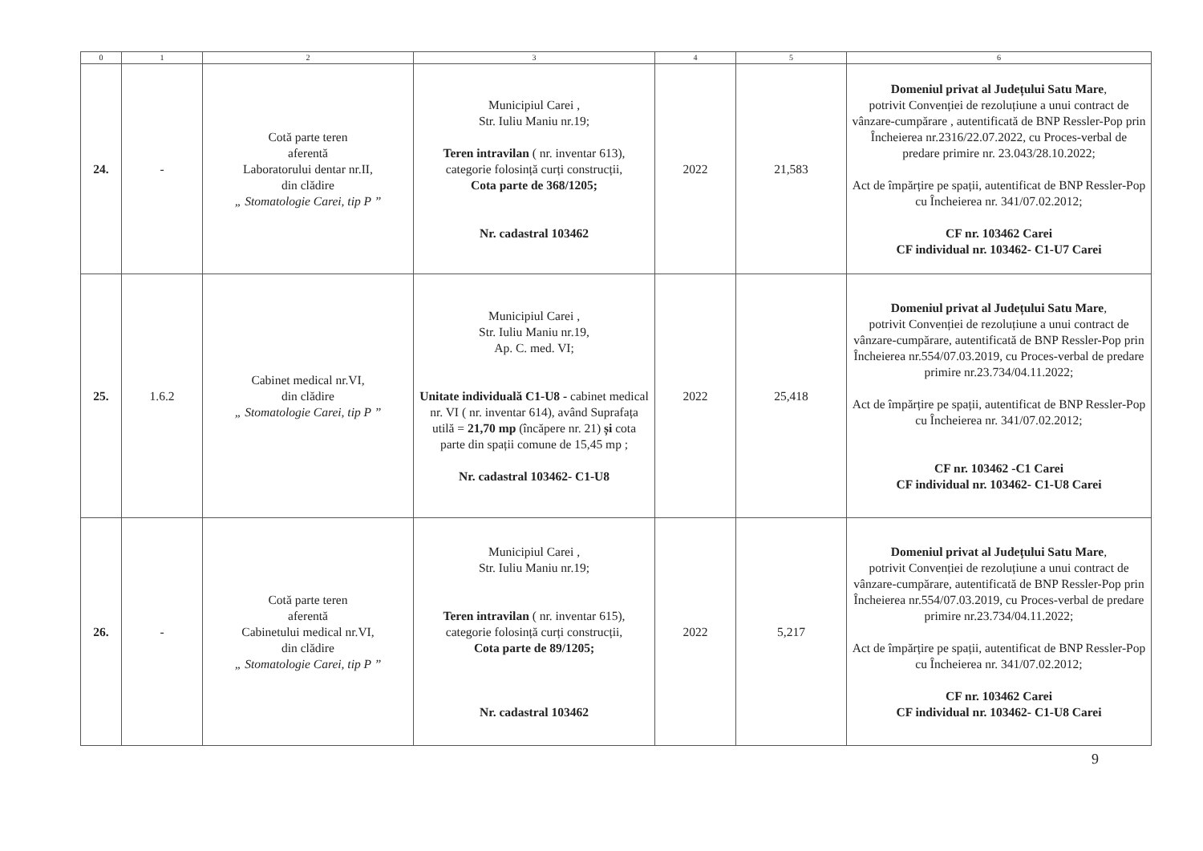| 0 | 1 | 2 | 3 | 4 | 5 | 6 |
| --- | --- | --- | --- | --- | --- | --- |
| 24. | - | Cotă parte teren aferentă Laboratorului dentar nr.II, din clădire „ Stomatologie Carei, tip P ” | Municipiul Carei , Str. Iuliu Maniu nr.19; Teren intravilan ( nr. inventar 613), categorie folosință curți construcții, Cota parte de 368/1205; Nr. cadastral 103462 | 2022 | 21,583 | Domeniul privat al Județului Satu Mare , potrivit Convenției de rezoluțiune a unui contract de vânzare-cumpărare , autentificată de BNP Ressler-Pop prin Încheierea nr.2316/22.07.2022, cu Proces-verbal de predare primire nr. 23.043/28.10.2022; Act de împărțire pe spații, autentificat de BNP Ressler-Pop cu Încheierea nr. 341/07.02.2012; CF nr. 103462 Carei CF individual nr. 103462- C1-U7 Carei |
| 25. | 1.6.2 | Cabinet medical nr.VI, din clădire „ Stomatologie Carei, tip P ” | Municipiul Carei , Str. Iuliu Maniu nr.19, Ap. C. med. VI; Unitate individuală C1-U8 - cabinet medical nr. VI ( nr. inventar 614), având Suprafața utilă = 21,70 mp (încăpere nr. 21) și cota parte din spații comune de 15,45 mp ; Nr. cadastral 103462- C1-U8 | 2022 | 25,418 | Domeniul privat al Județului Satu Mare , potrivit Convenției de rezoluțiune a unui contract de vânzare-cumpărare, autentificată de BNP Ressler-Pop prin Încheierea nr.554/07.03.2019, cu Proces-verbal de predare primire nr.23.734/04.11.2022; Act de împărțire pe spații, autentificat de BNP Ressler-Pop cu Încheierea nr. 341/07.02.2012; CF nr. 103462 -C1 Carei CF individual nr. 103462- C1-U8 Carei |
| 26. | - | Cotă parte teren aferentă Cabinetului medical nr.VI, din clădire „ Stomatologie Carei, tip P ” | Municipiul Carei , Str. Iuliu Maniu nr.19; Teren intravilan ( nr. inventar 615), categorie folosință curți construcții, Cota parte de 89/1205; Nr. cadastral 103462 | 2022 | 5,217 | Domeniul privat al Județului Satu Mare , potrivit Convenției de rezoluțiune a unui contract de vânzare-cumpărare, autentificată de BNP Ressler-Pop prin Încheierea nr.554/07.03.2019, cu Proces-verbal de predare primire nr.23.734/04.11.2022; Act de împărțire pe spații, autentificat de BNP Ressler-Pop cu Încheierea nr. 341/07.02.2012; CF nr. 103462 Carei CF individual nr. 103462- C1-U8 Carei |
9